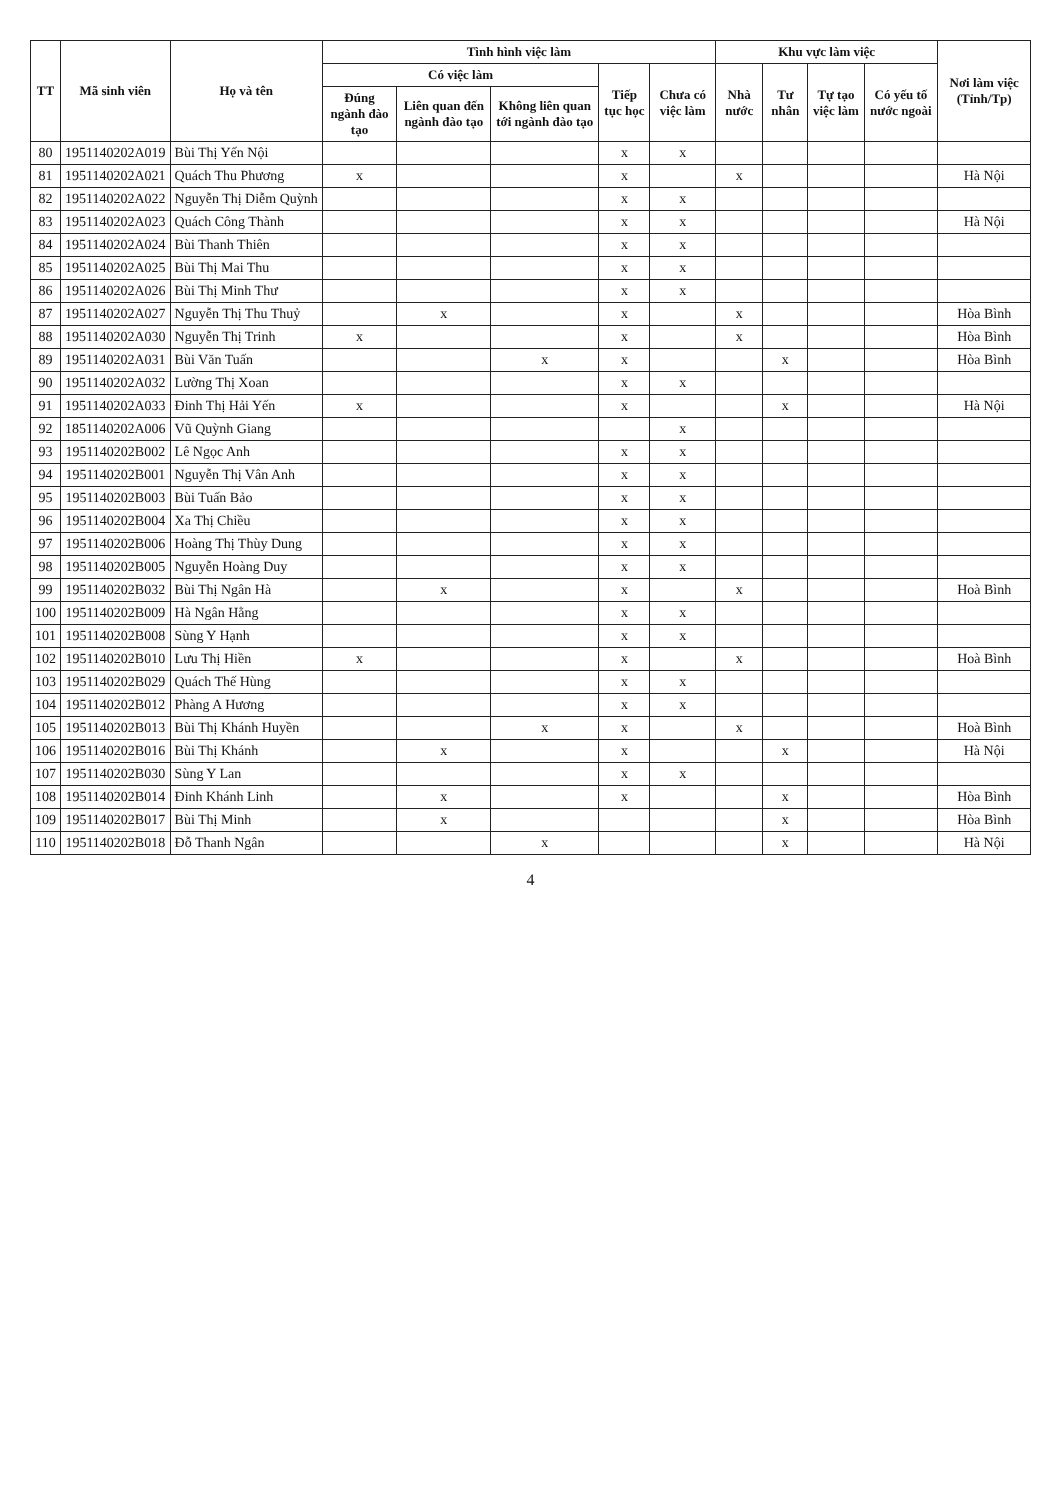| TT | Mã sinh viên | Họ và tên | Tình hình việc làm | | | | | Khu vực làm việc | | | | Nơi làm việc (Tỉnh/Tp) |
| --- | --- | --- | --- | --- | --- | --- | --- | --- | --- | --- | --- | --- |
| | | | Có việc làm | | | Tiếp tục học | Chưa có việc làm | Nhà nước | Tư nhân | Tự tạo việc làm | Có yếu tố nước ngoài | |
| | | | Đúng ngành đào tạo | Liên quan đến ngành đào tạo | Không liên quan tới ngành đào tạo | | | | | | | |
| 80 | 1951140202A019 | Bùi Thị Yến Nội | | | | x | x | | | | | |
| 81 | 1951140202A021 | Quách Thu Phương | x | | | x | | x | | | | Hà Nội |
| 82 | 1951140202A022 | Nguyễn Thị Diễm Quỳnh | | | | x | x | | | | | |
| 83 | 1951140202A023 | Quách Công Thành | | | | x | x | | | | | Hà Nội |
| 84 | 1951140202A024 | Bùi Thanh Thiên | | | | x | x | | | | | |
| 85 | 1951140202A025 | Bùi Thị Mai Thu | | | | x | x | | | | | |
| 86 | 1951140202A026 | Bùi Thị Minh Thư | | | | x | x | | | | | |
| 87 | 1951140202A027 | Nguyễn Thị Thu Thuỷ | | x | | x | | x | | | | Hòa Bình |
| 88 | 1951140202A030 | Nguyễn Thị Trinh | x | | | x | | x | | | | Hòa Bình |
| 89 | 1951140202A031 | Bùi Văn Tuấn | | | x | x | | | x | | | Hòa Bình |
| 90 | 1951140202A032 | Lường Thị Xoan | | | | x | x | | | | | |
| 91 | 1951140202A033 | Đinh Thị Hải Yến | x | | | x | | | x | | | Hà Nội |
| 92 | 1851140202A006 | Vũ Quỳnh Giang | | | | | x | | | | | |
| 93 | 1951140202B002 | Lê Ngọc Anh | | | | x | x | | | | | |
| 94 | 1951140202B001 | Nguyễn Thị Vân Anh | | | | x | x | | | | | |
| 95 | 1951140202B003 | Bùi Tuấn Bảo | | | | x | x | | | | | |
| 96 | 1951140202B004 | Xa Thị Chiều | | | | x | x | | | | | |
| 97 | 1951140202B006 | Hoàng Thị Thùy Dung | | | | x | x | | | | | |
| 98 | 1951140202B005 | Nguyễn Hoàng Duy | | | | x | x | | | | | |
| 99 | 1951140202B032 | Bùi Thị Ngân Hà | | x | | x | | x | | | | Hoà Bình |
| 100 | 1951140202B009 | Hà Ngân Hằng | | | | x | x | | | | | |
| 101 | 1951140202B008 | Sùng Y Hạnh | | | | x | x | | | | | |
| 102 | 1951140202B010 | Lưu Thị Hiền | x | | | x | | x | | | | Hoà Bình |
| 103 | 1951140202B029 | Quách Thế Hùng | | | | x | x | | | | | |
| 104 | 1951140202B012 | Phàng A Hương | | | | x | x | | | | | |
| 105 | 1951140202B013 | Bùi Thị Khánh Huyền | | | x | x | | x | | | | Hoà Bình |
| 106 | 1951140202B016 | Bùi Thị Khánh | | x | | x | | | x | | | Hà Nội |
| 107 | 1951140202B030 | Sùng Y Lan | | | | x | x | | | | | |
| 108 | 1951140202B014 | Đinh Khánh Linh | | x | | x | | | x | | | Hòa Bình |
| 109 | 1951140202B017 | Bùi Thị Minh | | x | | | | | x | | | Hòa Bình |
| 110 | 1951140202B018 | Đỗ Thanh Ngân | | | x | | | | x | | | Hà Nội |
4